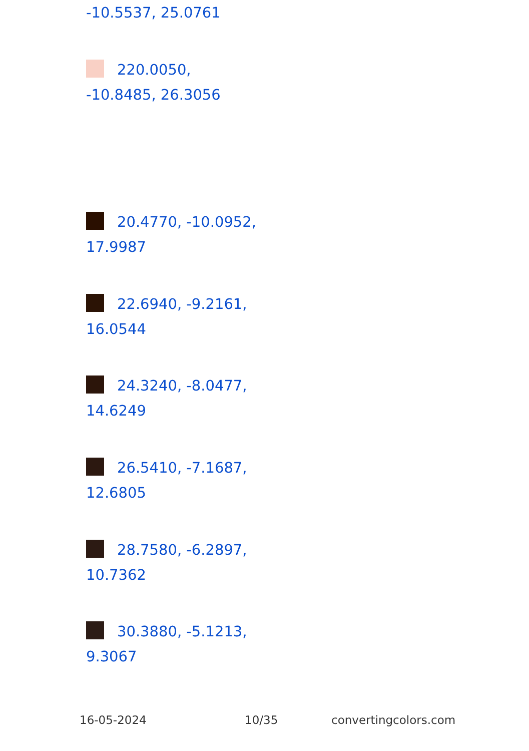-10.5537, 25.0761
220.0050,
-10.8485, 26.3056
20.4770, -10.0952,
17.9987
22.6940, -9.2161,
16.0544
24.3240, -8.0477,
14.6249
26.5410, -7.1687,
12.6805
28.7580, -6.2897,
10.7362
30.3880, -5.1213,
9.3067
16-05-2024 10/35 convertingcolors.com